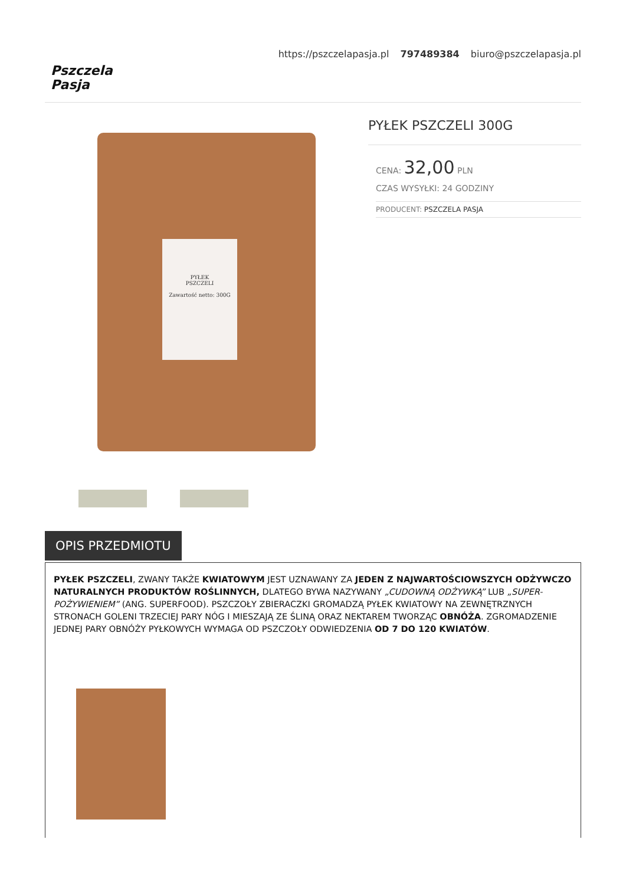Pszczela
Pasja
https://pszczelapasja.pl 797489384 biuro@pszczelapasja.pl
PYŁEK
PSZCZELI
Zawartość netto: 300G
PYŁEK PSZCZELI 300G
CENA: 32,00 PLN
CZAS WYSYŁKI: 24 GODZINY
PRODUCENT: PSZCZELA PASJA
OPIS PRZEDMIOTU
PYŁEK PSZCZELI, ZWANY TAKŻE KWIATOWYM JEST UZNAWANY ZA JEDEN Z NAJWARTOŚCIOWSZYCH ODŻYWCZO NATURALNYCH PRODUKTÓW ROŚLINNYCH, DLATEGO BYWA NAZYWANY „CUDOWNĄ ODŻYWKĄ” LUB „SUPER-POŻYWIENIEM” (ANG. SUPERFOOD). PSZCZOŁY ZBIERACZKI GROMADZĄ PYŁEK KWIATOWY NA ZEWNĘTRZNYCH STRONACH GOLENI TRZECIEJ PARY NÓG I MIESZAJĄ ZE ŚLINĄ ORAZ NEKTAREM TWORZĄC OBNÓŻA. ZGROMADZENIE JEDNEJ PARY OBNÓŻY PYŁKOWYCH WYMAGA OD PSZCZOŁY ODWIEDZENIA OD 7 DO 120 KWIATÓW.